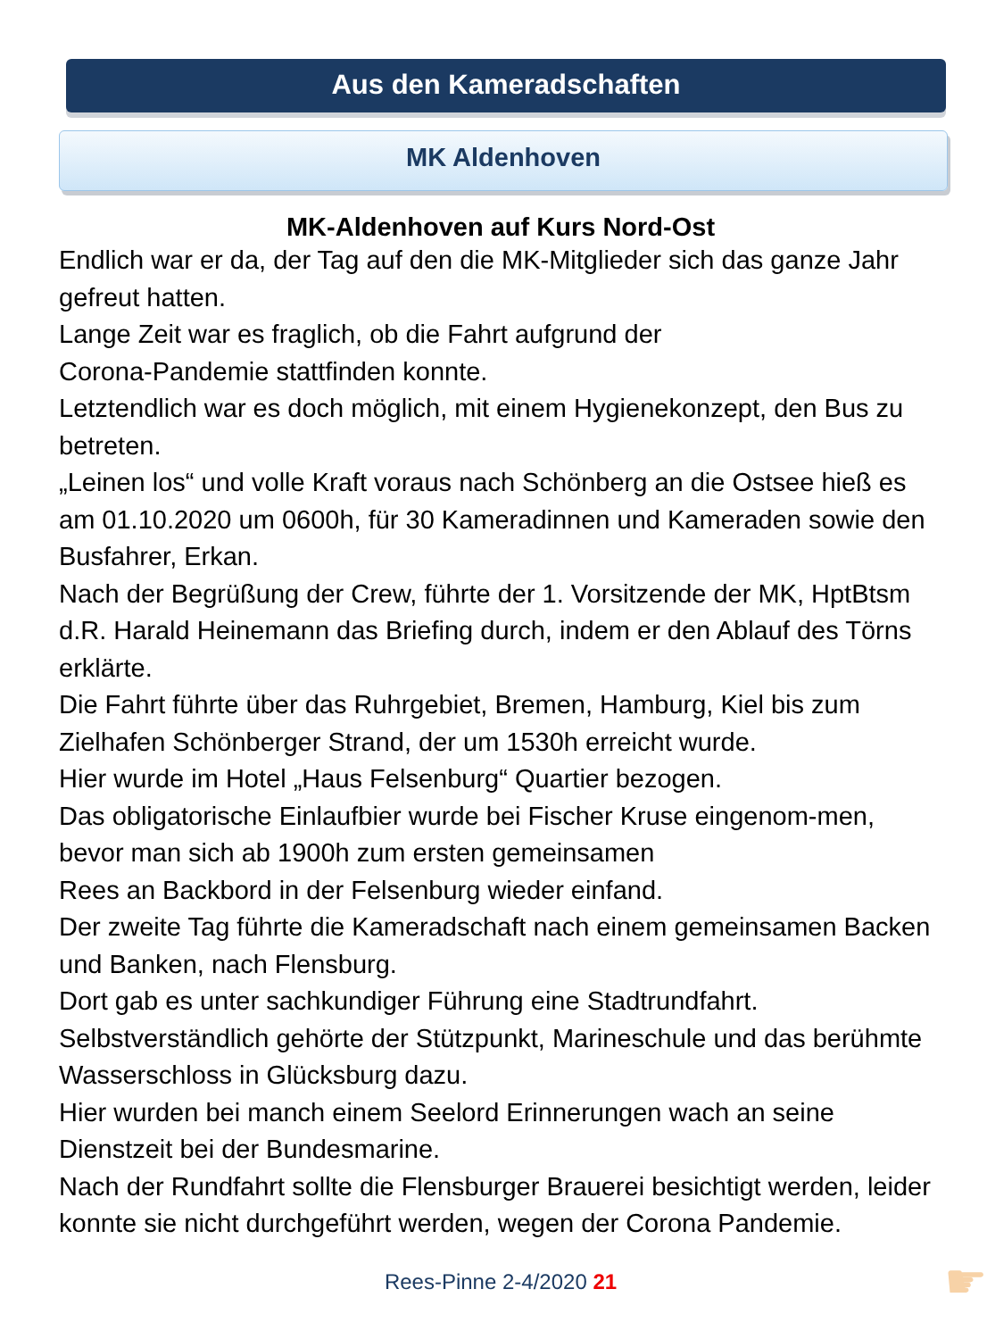Aus den Kameradschaften
MK Aldenhoven
MK-Aldenhoven auf Kurs Nord-Ost
Endlich war er da, der Tag auf den die MK-Mitglieder sich das ganze Jahr gefreut hatten.
Lange Zeit war es fraglich, ob die Fahrt aufgrund der
Corona-Pandemie stattfinden konnte.
Letztendlich war es doch möglich, mit einem Hygienekonzept, den Bus zu betreten.
„Leinen los“ und volle Kraft voraus nach Schönberg an die Ostsee hieß es am 01.10.2020 um 0600h, für 30 Kameradinnen und Kameraden sowie den Busfahrer, Erkan.
Nach der Begrüßung der Crew, führte der 1. Vorsitzende der MK, HptBtsm d.R. Harald Heinemann das Briefing durch, indem er den Ablauf des Törns erklärte.
Die Fahrt führte über das Ruhrgebiet, Bremen, Hamburg, Kiel bis zum Zielhafen Schönberger Strand, der um 1530h erreicht wurde.
Hier wurde im Hotel „Haus Felsenburg“ Quartier bezogen.
Das obligatorische Einlaufbier wurde bei Fischer Kruse eingenom-men, bevor man sich ab 1900h zum ersten gemeinsamen
Rees an Backbord in der Felsenburg wieder einfand.
Der zweite Tag führte die Kameradschaft nach einem gemeinsamen Backen und Banken, nach Flensburg.
Dort gab es unter sachkundiger Führung eine Stadtrundfahrt.
Selbstverständlich gehörte der Stützpunkt, Marineschule und das berühmte Wasserschloss in Glücksburg dazu.
Hier wurden bei manch einem Seelord Erinnerungen wach an seine Dienstzeit bei der Bundesmarine.
Nach der Rundfahrt sollte die Flensburger Brauerei besichtigt werden, leider konnte sie nicht durchgeführt werden, wegen der Corona Pandemie.
Rees-Pinne 2-4/2020 21 ☛